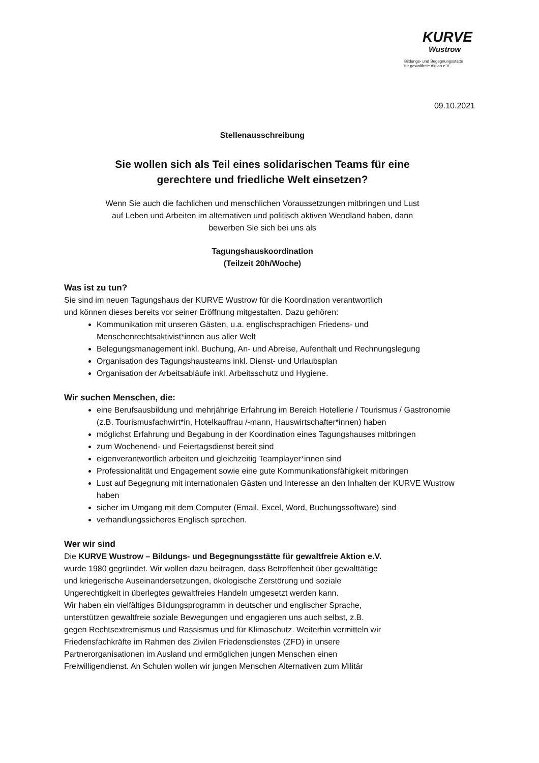KURVE
Wustrow
Bildungs- und Begegnungsstätte
für gewaltfreie Aktion e.V.
09.10.2021
Stellenausschreibung
Sie wollen sich als Teil eines solidarischen Teams für eine
gerechtere und friedliche Welt einsetzen?
Wenn Sie auch die fachlichen und menschlichen Voraussetzungen mitbringen und Lust
auf Leben und Arbeiten im alternativen und politisch aktiven Wendland haben, dann
bewerben Sie sich bei uns als
Tagungshauskoordination
(Teilzeit 20h/Woche)
Was ist zu tun?
Sie sind im neuen Tagungshaus der KURVE Wustrow für die Koordination verantwortlich
und können dieses bereits vor seiner Eröffnung mitgestalten. Dazu gehören:
Kommunikation mit unseren Gästen, u.a. englischsprachigen Friedens- und Menschenrechtsaktivist*innen aus aller Welt
Belegungsmanagement inkl. Buchung, An- und Abreise, Aufenthalt und Rechnungslegung
Organisation des Tagungshausteams inkl. Dienst- und Urlaubsplan
Organisation der Arbeitsabläufe inkl. Arbeitsschutz und Hygiene.
Wir suchen Menschen, die:
eine Berufsausbildung und mehrjährige Erfahrung im Bereich Hotellerie / Tourismus / Gastronomie (z.B. Tourismusfachwirt*in, Hotelkauffrau /-mann, Hauswirtschafter*innen) haben
möglichst Erfahrung und Begabung in der Koordination eines Tagungshauses mitbringen
zum Wochenend- und Feiertagsdienst bereit sind
eigenverantwortlich arbeiten und gleichzeitig Teamplayer*innen sind
Professionalität und Engagement sowie eine gute Kommunikationsfähigkeit mitbringen
Lust auf Begegnung mit internationalen Gästen und Interesse an den Inhalten der KURVE Wustrow haben
sicher im Umgang mit dem Computer (Email, Excel, Word, Buchungssoftware) sind
verhandlungssicheres Englisch sprechen.
Wer wir sind
Die KURVE Wustrow – Bildungs- und Begegnungsstätte für gewaltfreie Aktion e.V.
wurde 1980 gegründet. Wir wollen dazu beitragen, dass Betroffenheit über gewalttätige
und kriegerische Auseinandersetzungen, ökologische Zerstörung und soziale
Ungerechtigkeit in überlegtes gewaltfreies Handeln umgesetzt werden kann.
Wir haben ein vielfältiges Bildungsprogramm in deutscher und englischer Sprache,
unterstützen gewaltfreie soziale Bewegungen und engagieren uns auch selbst, z.B.
gegen Rechtsextremismus und Rassismus und für Klimaschutz. Weiterhin vermitteln wir
Friedensfachkräfte im Rahmen des Zivilen Friedensdienstes (ZFD) in unsere
Partnerorganisationen im Ausland und ermöglichen jungen Menschen einen
Freiwilligendienst. An Schulen wollen wir jungen Menschen Alternativen zum Militär